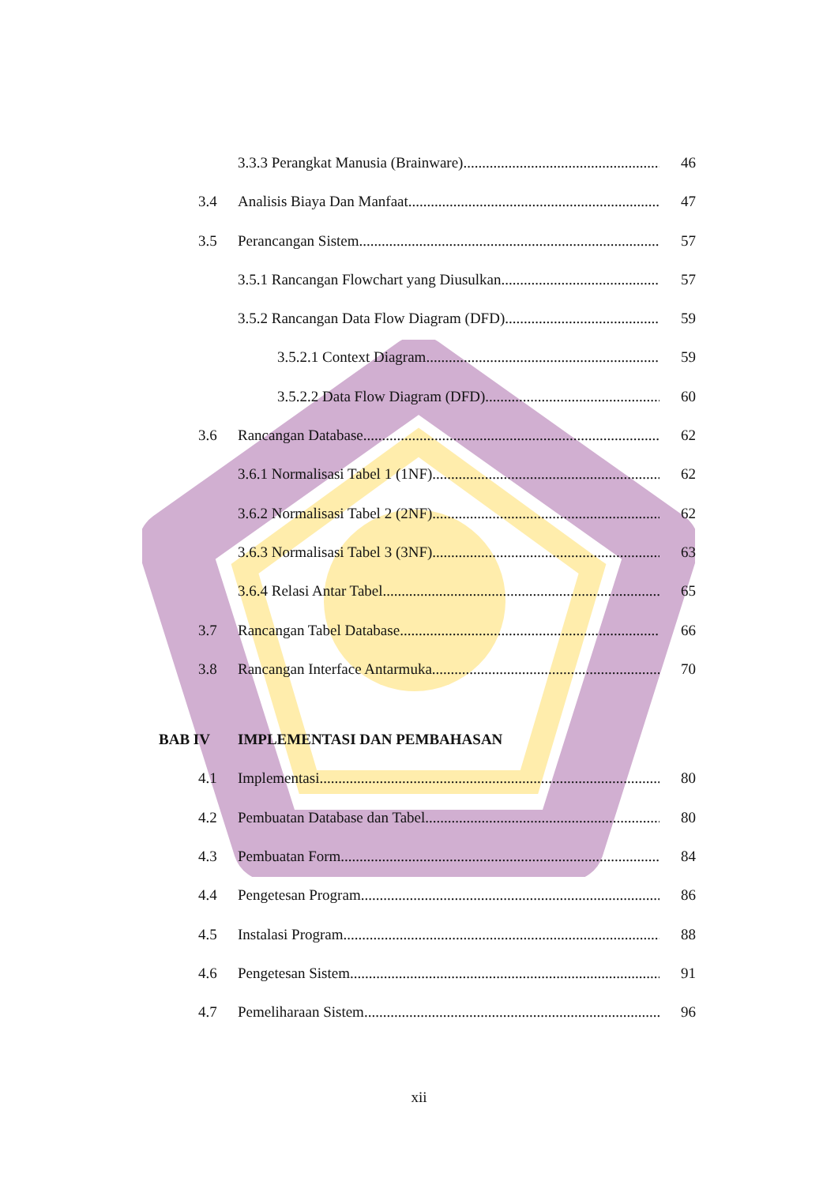3.3.3 Perangkat Manusia (Brainware) 46
3.4 Analisis Biaya Dan Manfaat 47
3.5 Perancangan Sistem 57
3.5.1 Rancangan Flowchart yang Diusulkan 57
3.5.2 Rancangan Data Flow Diagram (DFD) 59
3.5.2.1 Context Diagram 59
3.5.2.2 Data Flow Diagram (DFD) 60
3.6 Rancangan Database 62
3.6.1 Normalisasi Tabel 1 (1NF) 62
3.6.2 Normalisasi Tabel 2 (2NF) 62
3.6.3 Normalisasi Tabel 3 (3NF) 63
3.6.4 Relasi Antar Tabel 65
3.7 Rancangan Tabel Database 66
3.8 Rancangan Interface Antarmuka 70
BAB IV IMPLEMENTASI DAN PEMBAHASAN
4.1 Implementasi 80
4.2 Pembuatan Database dan Tabel 80
4.3 Pembuatan Form 84
4.4 Pengetesan Program 86
4.5 Instalasi Program 88
4.6 Pengetesan Sistem 91
4.7 Pemeliharaan Sistem 96
xii